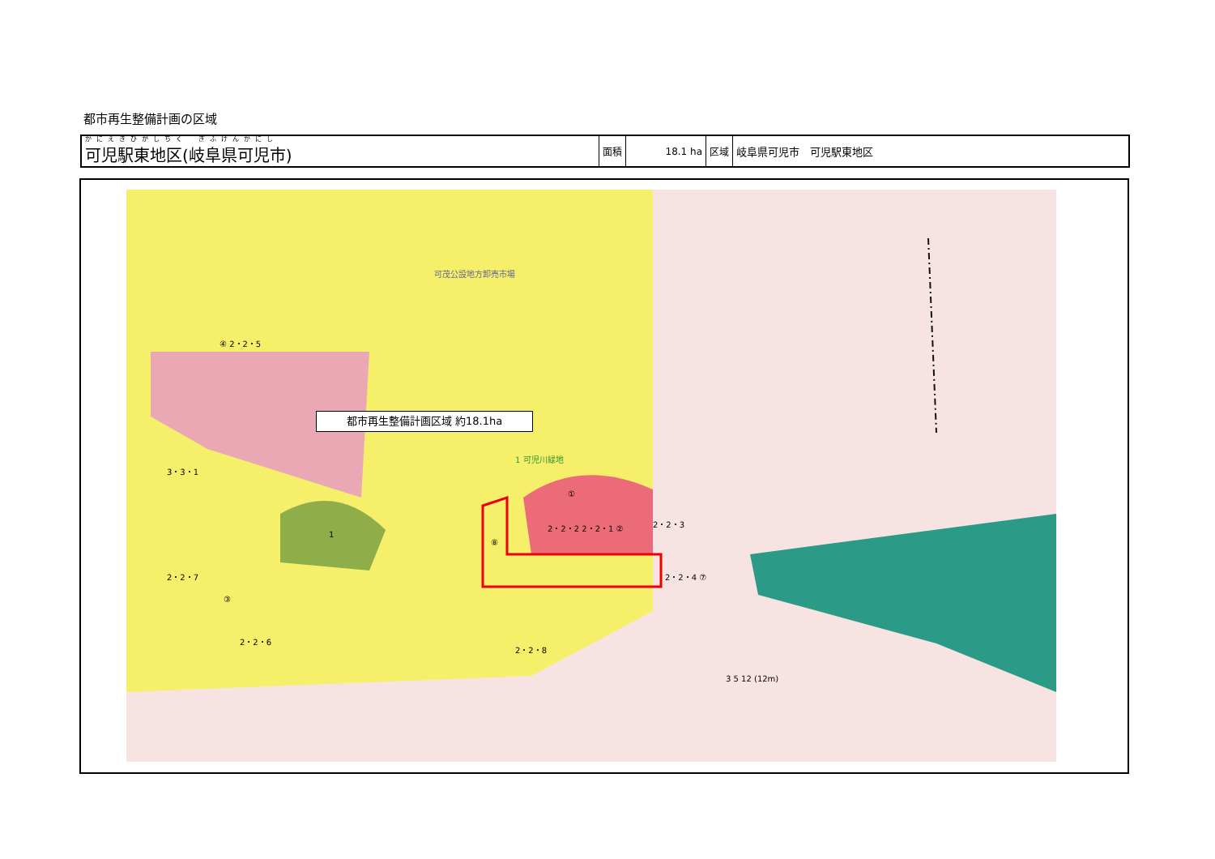都市再生整備計画の区域
| かにえきひがしちく ぎふけんかにし 可児駅東地区(岐阜県可児市) | 面積 | 18.1 ha | 区域 | 岐阜県可児市 可児駅東地区 |
可茂公設地方卸売市場
④ 2・2・5
1 可児川緑地
3・3・1
①
2・2・2 2・2・1 ② 2・2・3
1
⑧
2・2・7
③
2・2・4 ⑦
2・2・6
2・2・8
3 5 12 (12m)
都市再生整備計画区域 約18.1ha